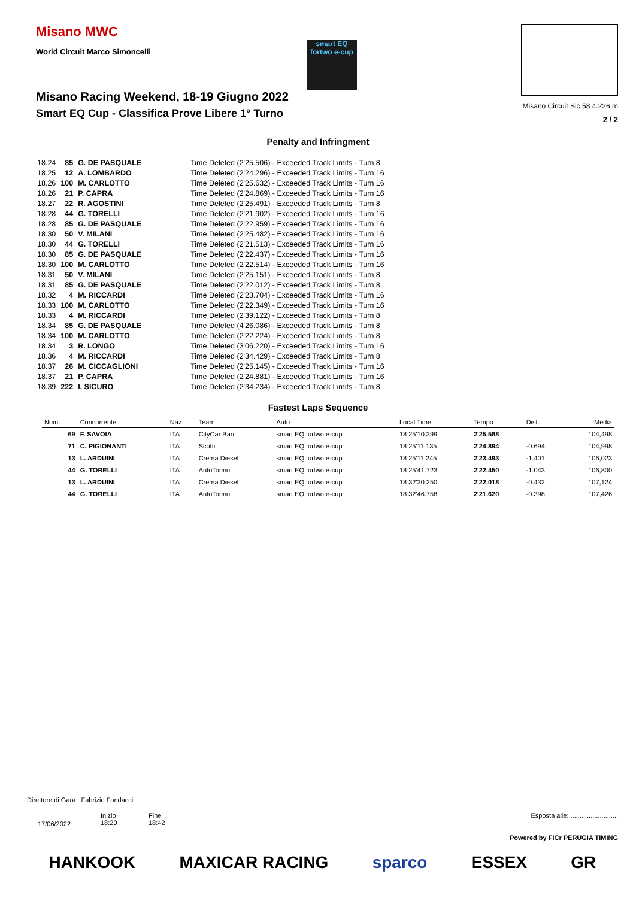Misano MWC
World Circuit Marco Simoncelli smart EQ fortwo e-cup
Misano Racing Weekend, 18-19 Giugno 2022
Smart EQ Cup - Classifica Prove Libere 1° Turno
Misano Circuit Sic 58 4.226 m
2 / 2
Penalty and Infringment
| 18.24 | 85 | G. DE PASQUALE | Time Deleted (2'25.506) - Exceeded Track Limits - Turn 8 |
| 18.25 | 12 | A. LOMBARDO | Time Deleted (2'24.296) - Exceeded Track Limits - Turn 16 |
| 18.26 | 100 | M. CARLOTTO | Time Deleted (2'25.632) - Exceeded Track Limits - Turn 16 |
| 18.26 | 21 | P. CAPRA | Time Deleted (2'24.869) - Exceeded Track Limits - Turn 16 |
| 18.27 | 22 | R. AGOSTINI | Time Deleted (2'25.491) - Exceeded Track Limits - Turn 8 |
| 18.28 | 44 | G. TORELLI | Time Deleted (2'21.902) - Exceeded Track Limits - Turn 16 |
| 18.28 | 85 | G. DE PASQUALE | Time Deleted (2'22.959) - Exceeded Track Limits - Turn 16 |
| 18.30 | 50 | V. MILANI | Time Deleted (2'25.482) - Exceeded Track Limits - Turn 16 |
| 18.30 | 44 | G. TORELLI | Time Deleted (2'21.513) - Exceeded Track Limits - Turn 16 |
| 18.30 | 85 | G. DE PASQUALE | Time Deleted (2'22.437) - Exceeded Track Limits - Turn 16 |
| 18.30 | 100 | M. CARLOTTO | Time Deleted (2'22.514) - Exceeded Track Limits - Turn 16 |
| 18.31 | 50 | V. MILANI | Time Deleted (2'25.151) - Exceeded Track Limits - Turn 8 |
| 18.31 | 85 | G. DE PASQUALE | Time Deleted (2'22.012) - Exceeded Track Limits - Turn 8 |
| 18.32 | 4 | M. RICCARDI | Time Deleted (2'23.704) - Exceeded Track Limits - Turn 16 |
| 18.33 | 100 | M. CARLOTTO | Time Deleted (2'22.349) - Exceeded Track Limits - Turn 16 |
| 18.33 | 4 | M. RICCARDI | Time Deleted (2'39.122) - Exceeded Track Limits - Turn 8 |
| 18.34 | 85 | G. DE PASQUALE | Time Deleted (4'26.086) - Exceeded Track Limits - Turn 8 |
| 18.34 | 100 | M. CARLOTTO | Time Deleted (2'22.224) - Exceeded Track Limits - Turn 8 |
| 18.34 | 3 | R. LONGO | Time Deleted (3'06.220) - Exceeded Track Limits - Turn 16 |
| 18.36 | 4 | M. RICCARDI | Time Deleted (2'34.429) - Exceeded Track Limits - Turn 8 |
| 18.37 | 26 | M. CICCAGLIONI | Time Deleted (2'25.145) - Exceeded Track Limits - Turn 16 |
| 18.37 | 21 | P. CAPRA | Time Deleted (2'24.881) - Exceeded Track Limits - Turn 16 |
| 18.39 | 222 | I. SICURO | Time Deleted (2'34.234) - Exceeded Track Limits - Turn 8 |
Fastest Laps Sequence
| Num. | Concorrente | Naz | Team | Auto | Local Time | Tempo | Dist. | Media |
| --- | --- | --- | --- | --- | --- | --- | --- | --- |
| 69 | F. SAVOIA | ITA | CityCar Bari | smart EQ fortwo e-cup | 18:25'10.399 | 2'25.588 | | 104,498 |
| 71 | C. PIGIONANTI | ITA | Scotti | smart EQ fortwo e-cup | 18:25'11.135 | 2'24.894 | -0.694 | 104,998 |
| 13 | L. ARDUINI | ITA | Crema Diesel | smart EQ fortwo e-cup | 18:25'11.245 | 2'23.493 | -1.401 | 106,023 |
| 44 | G. TORELLI | ITA | AutoTorino | smart EQ fortwo e-cup | 18:25'41.723 | 2'22.450 | -1.043 | 106,800 |
| 13 | L. ARDUINI | ITA | Crema Diesel | smart EQ fortwo e-cup | 18:32'20.250 | 2'22.018 | -0.432 | 107,124 |
| 44 | G. TORELLI | ITA | AutoTorino | smart EQ fortwo e-cup | 18:32'46.758 | 2'21.620 | -0.398 | 107,426 |
Direttore di Gara : Fabrizio Fondacci
17/06/2022
Inizio
18:20
Fine
18:42
Esposta alle: ..........................
Powered by FICr PERUGIA TIMING
HANKOOK MAXICAR RACING sparco ESSEX GR